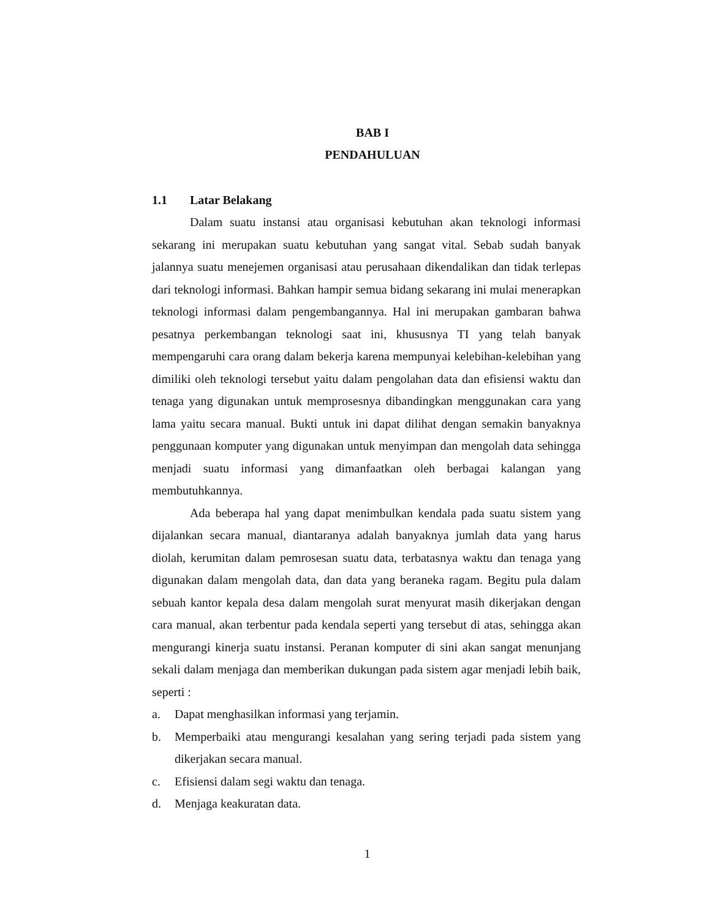BAB I
PENDAHULUAN
1.1 Latar Belakang
Dalam suatu instansi atau organisasi kebutuhan akan teknologi informasi sekarang ini merupakan suatu kebutuhan yang sangat vital. Sebab sudah banyak jalannya suatu menejemen organisasi atau perusahaan dikendalikan dan tidak terlepas dari teknologi informasi. Bahkan hampir semua bidang sekarang ini mulai menerapkan teknologi informasi dalam pengembangannya. Hal ini merupakan gambaran bahwa pesatnya perkembangan teknologi saat ini, khususnya TI yang telah banyak mempengaruhi cara orang dalam bekerja karena mempunyai kelebihan-kelebihan yang dimiliki oleh teknologi tersebut yaitu dalam pengolahan data dan efisiensi waktu dan tenaga yang digunakan untuk memprosesnya dibandingkan menggunakan cara yang lama yaitu secara manual. Bukti untuk ini dapat dilihat dengan semakin banyaknya penggunaan komputer yang digunakan untuk menyimpan dan mengolah data sehingga menjadi suatu informasi yang dimanfaatkan oleh berbagai kalangan yang membutuhkannya.
Ada beberapa hal yang dapat menimbulkan kendala pada suatu sistem yang dijalankan secara manual, diantaranya adalah banyaknya jumlah data yang harus diolah, kerumitan dalam pemrosesan suatu data, terbatasnya waktu dan tenaga yang digunakan dalam mengolah data, dan data yang beraneka ragam. Begitu pula dalam sebuah kantor kepala desa dalam mengolah surat menyurat masih dikerjakan dengan cara manual, akan terbentur pada kendala seperti yang tersebut di atas, sehingga akan mengurangi kinerja suatu instansi. Peranan komputer di sini akan sangat menunjang sekali dalam menjaga dan memberikan dukungan pada sistem agar menjadi lebih baik, seperti :
a. Dapat menghasilkan informasi yang terjamin.
b. Memperbaiki atau mengurangi kesalahan yang sering terjadi pada sistem yang dikerjakan secara manual.
c. Efisiensi dalam segi waktu dan tenaga.
d. Menjaga keakuratan data.
1